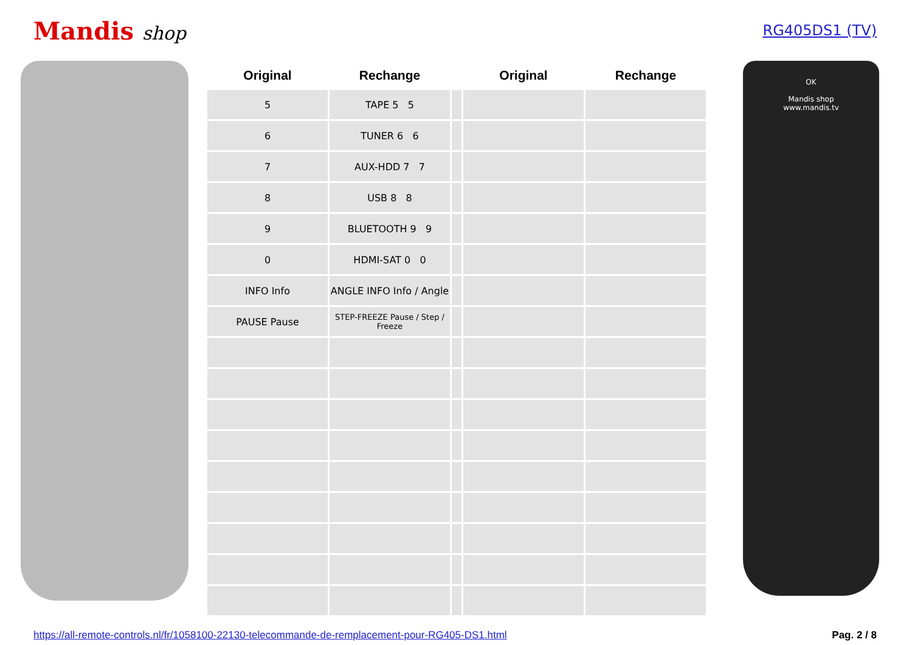Mandis shop
RG405DS1 (TV)
| Original | Rechange | | Original | Rechange |
| --- | --- | --- | --- | --- |
| 5 | TAPE 5 5 | | | |
| 6 | TUNER 6 6 | | | |
| 7 | AUX-HDD 7 7 | | | |
| 8 | USB 8 8 | | | |
| 9 | BLUETOOTH 9 9 | | | |
| 0 | HDMI-SAT 0 0 | | | |
| INFO Info | ANGLE INFO Info / Angle | | | |
| PAUSE Pause | STEP-FREEZE Pause / Step / Freeze | | | |
OK
Mandis shop
www.mandis.tv
https://all-remote-controls.nl/fr/1058100-22130-telecommande-de-remplacement-pour-RG405-DS1.html Pag. 2 / 8